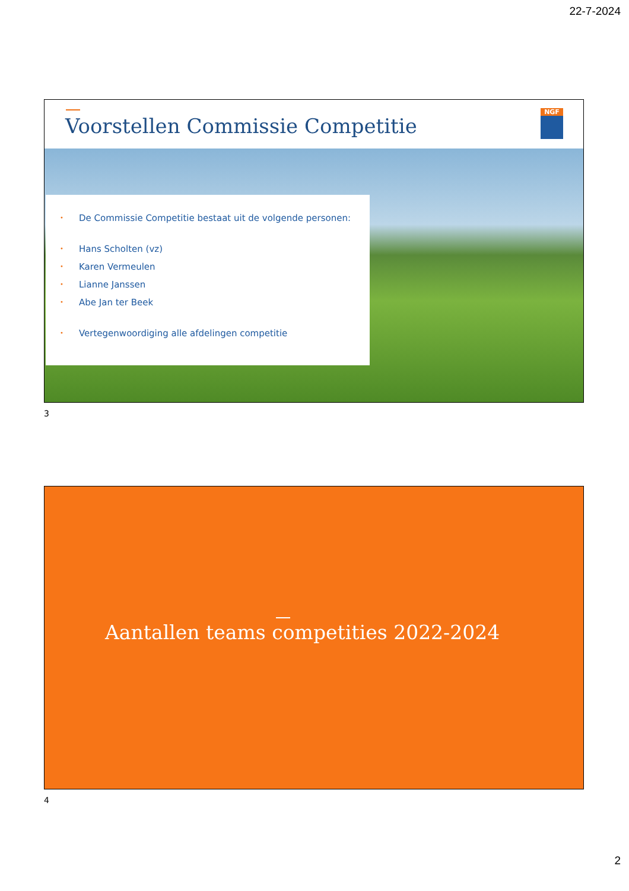22-7-2024
Voorstellen Commissie Competitie
NGF
• De Commissie Competitie bestaat uit de volgende personen:
• Hans Scholten (vz)
• Karen Vermeulen
• Lianne Janssen
• Abe Jan ter Beek
• Vertegenwoordiging alle afdelingen competitie
3
Aantallen teams competities 2022-2024
4
2